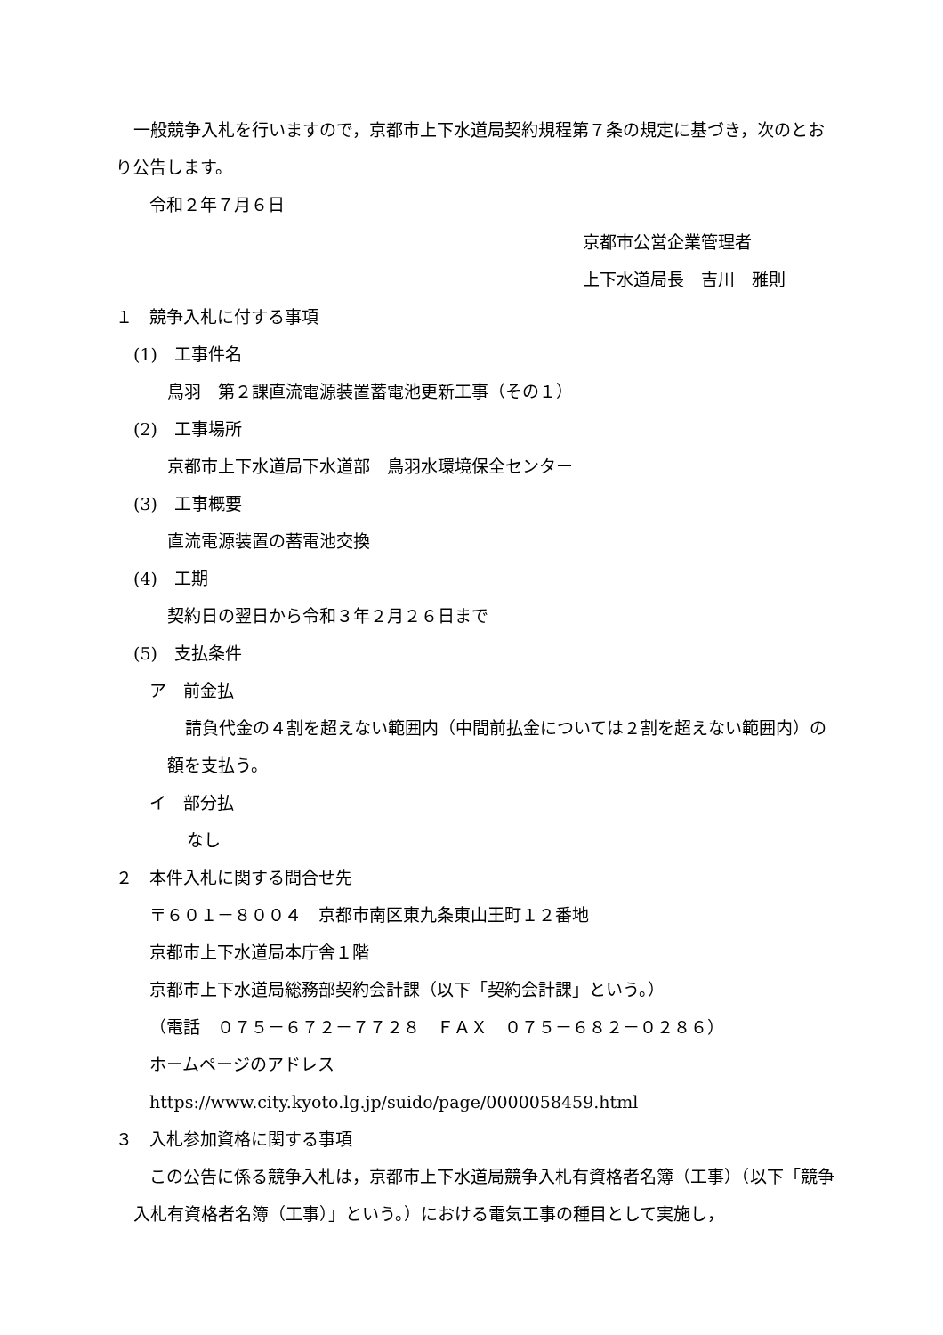一般競争入札を行いますので，京都市上下水道局契約規程第７条の規定に基づき，次のとおり公告します。
令和２年７月６日
京都市公営企業管理者
上下水道局長　吉川　雅則
１　競争入札に付する事項
(1)　工事件名
鳥羽　第２課直流電源装置蓄電池更新工事（その１）
(2)　工事場所
京都市上下水道局下水道部　鳥羽水環境保全センター
(3)　工事概要
直流電源装置の蓄電池交換
(4)　工期
契約日の翌日から令和３年２月２６日まで
(5)　支払条件
ア　前金払
請負代金の４割を超えない範囲内（中間前払金については２割を超えない範囲内）の額を支払う。
イ　部分払
なし
２　本件入札に関する問合せ先
〒６０１－８００４　京都市南区東九条東山王町１２番地
京都市上下水道局本庁舎１階
京都市上下水道局総務部契約会計課（以下「契約会計課」という。）
（電話　０７５－６７２－７７２８　ＦＡＸ　０７５－６８２－０２８６）
ホームページのアドレス
https://www.city.kyoto.lg.jp/suido/page/0000058459.html
３　入札参加資格に関する事項
この公告に係る競争入札は，京都市上下水道局競争入札有資格者名簿（工事）（以下「競争入札有資格者名簿（工事）」という。）における電気工事の種目として実施し，